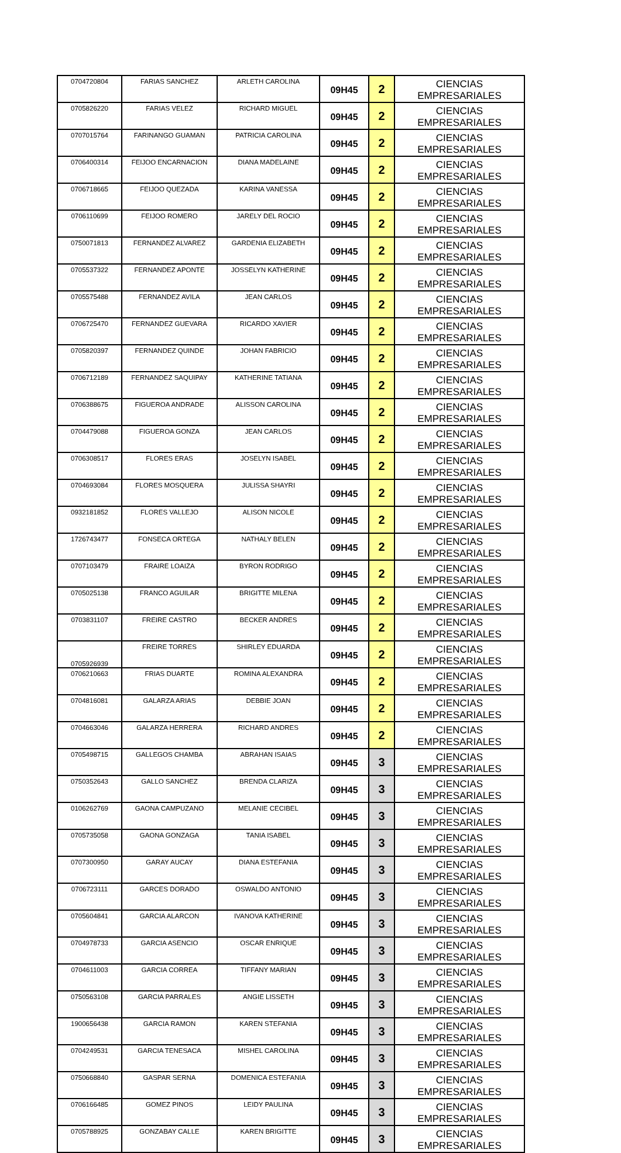| 0704720804 | FARIAS SANCHEZ | ARLETH CAROLINA | 09H45 | 2 | CIENCIAS EMPRESARIALES |
| 0705826220 | FARIAS VELEZ | RICHARD MIGUEL | 09H45 | 2 | CIENCIAS EMPRESARIALES |
| 0707015764 | FARINANGO GUAMAN | PATRICIA CAROLINA | 09H45 | 2 | CIENCIAS EMPRESARIALES |
| 0706400314 | FEIJOO ENCARNACION | DIANA MADELAINE | 09H45 | 2 | CIENCIAS EMPRESARIALES |
| 0706718665 | FEIJOO QUEZADA | KARINA VANESSA | 09H45 | 2 | CIENCIAS EMPRESARIALES |
| 0706110699 | FEIJOO ROMERO | JARELY DEL ROCIO | 09H45 | 2 | CIENCIAS EMPRESARIALES |
| 0750071813 | FERNANDEZ ALVAREZ | GARDENIA ELIZABETH | 09H45 | 2 | CIENCIAS EMPRESARIALES |
| 0705537322 | FERNANDEZ APONTE | JOSSELYN KATHERINE | 09H45 | 2 | CIENCIAS EMPRESARIALES |
| 0705575488 | FERNANDEZ AVILA | JEAN CARLOS | 09H45 | 2 | CIENCIAS EMPRESARIALES |
| 0706725470 | FERNANDEZ GUEVARA | RICARDO XAVIER | 09H45 | 2 | CIENCIAS EMPRESARIALES |
| 0705820397 | FERNANDEZ QUINDE | JOHAN FABRICIO | 09H45 | 2 | CIENCIAS EMPRESARIALES |
| 0706712189 | FERNANDEZ SAQUIPAY | KATHERINE TATIANA | 09H45 | 2 | CIENCIAS EMPRESARIALES |
| 0706388675 | FIGUEROA ANDRADE | ALISSON CAROLINA | 09H45 | 2 | CIENCIAS EMPRESARIALES |
| 0704479088 | FIGUEROA GONZA | JEAN CARLOS | 09H45 | 2 | CIENCIAS EMPRESARIALES |
| 0706308517 | FLORES ERAS | JOSELYN ISABEL | 09H45 | 2 | CIENCIAS EMPRESARIALES |
| 0704693084 | FLORES MOSQUERA | JULISSA SHAYRI | 09H45 | 2 | CIENCIAS EMPRESARIALES |
| 0932181852 | FLORES VALLEJO | ALISON NICOLE | 09H45 | 2 | CIENCIAS EMPRESARIALES |
| 1726743477 | FONSECA ORTEGA | NATHALY BELEN | 09H45 | 2 | CIENCIAS EMPRESARIALES |
| 0707103479 | FRAIRE LOAIZA | BYRON RODRIGO | 09H45 | 2 | CIENCIAS EMPRESARIALES |
| 0705025138 | FRANCO AGUILAR | BRIGITTE MILENA | 09H45 | 2 | CIENCIAS EMPRESARIALES |
| 0703831107 | FREIRE CASTRO | BECKER ANDRES | 09H45 | 2 | CIENCIAS EMPRESARIALES |
| 0705926939 | FREIRE TORRES | SHIRLEY EDUARDA | 09H45 | 2 | CIENCIAS EMPRESARIALES |
| 0706210663 | FRIAS DUARTE | ROMINA ALEXANDRA | 09H45 | 2 | CIENCIAS EMPRESARIALES |
| 0704816081 | GALARZA ARIAS | DEBBIE JOAN | 09H45 | 2 | CIENCIAS EMPRESARIALES |
| 0704663046 | GALARZA HERRERA | RICHARD ANDRES | 09H45 | 2 | CIENCIAS EMPRESARIALES |
| 0705498715 | GALLEGOS CHAMBA | ABRAHAN ISAIAS | 09H45 | 3 | CIENCIAS EMPRESARIALES |
| 0750352643 | GALLO SANCHEZ | BRENDA CLARIZA | 09H45 | 3 | CIENCIAS EMPRESARIALES |
| 0106262769 | GAONA CAMPUZANO | MELANIE CECIBEL | 09H45 | 3 | CIENCIAS EMPRESARIALES |
| 0705735058 | GAONA GONZAGA | TANIA ISABEL | 09H45 | 3 | CIENCIAS EMPRESARIALES |
| 0707300950 | GARAY AUCAY | DIANA ESTEFANIA | 09H45 | 3 | CIENCIAS EMPRESARIALES |
| 0706723111 | GARCES DORADO | OSWALDO ANTONIO | 09H45 | 3 | CIENCIAS EMPRESARIALES |
| 0705604841 | GARCIA ALARCON | IVANOVA KATHERINE | 09H45 | 3 | CIENCIAS EMPRESARIALES |
| 0704978733 | GARCIA ASENCIO | OSCAR ENRIQUE | 09H45 | 3 | CIENCIAS EMPRESARIALES |
| 0704611003 | GARCIA CORREA | TIFFANY MARIAN | 09H45 | 3 | CIENCIAS EMPRESARIALES |
| 0750563108 | GARCIA PARRALES | ANGIE LISSETH | 09H45 | 3 | CIENCIAS EMPRESARIALES |
| 1900656438 | GARCIA RAMON | KAREN STEFANIA | 09H45 | 3 | CIENCIAS EMPRESARIALES |
| 0704249531 | GARCIA TENESACA | MISHEL CAROLINA | 09H45 | 3 | CIENCIAS EMPRESARIALES |
| 0750668840 | GASPAR SERNA | DOMENICA ESTEFANIA | 09H45 | 3 | CIENCIAS EMPRESARIALES |
| 0706166485 | GOMEZ PINOS | LEIDY PAULINA | 09H45 | 3 | CIENCIAS EMPRESARIALES |
| 0705788925 | GONZABAY CALLE | KAREN BRIGITTE | 09H45 | 3 | CIENCIAS EMPRESARIALES |